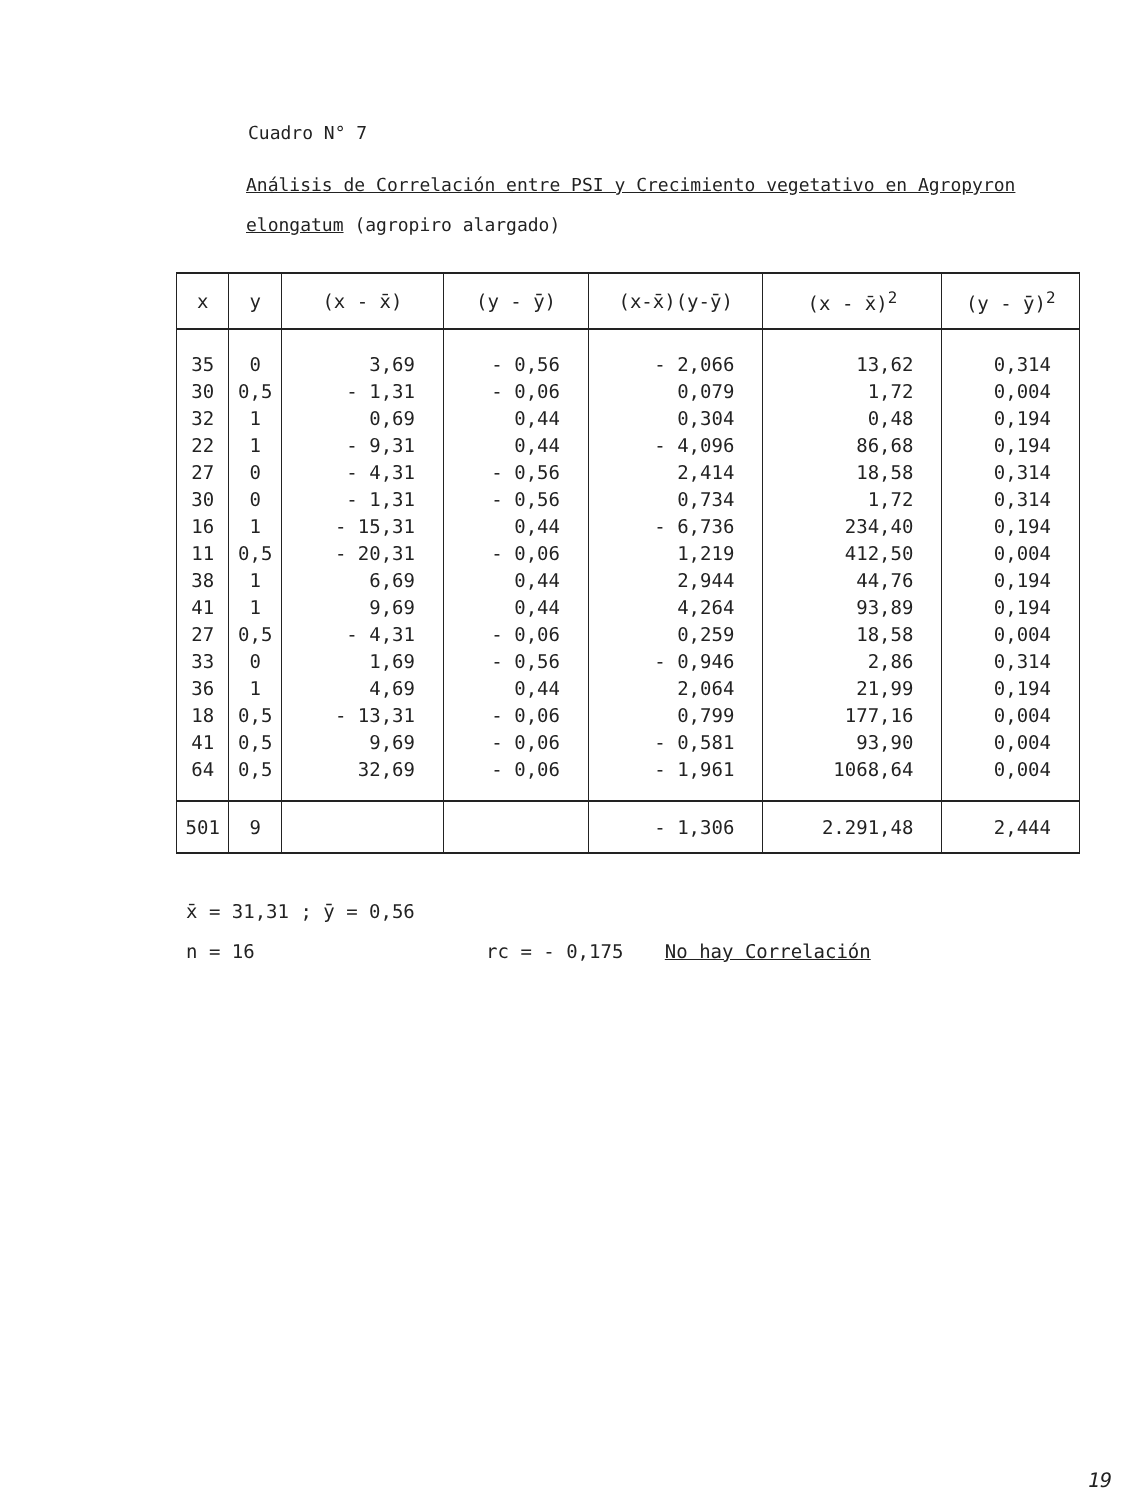Cuadro N° 7
Análisis de Correlación entre PSI y Crecimiento vegetativo en Agropyron
elongatum (agropiro alargado)
| x | y | (x - x̄) | (y - ȳ) | (x-x̄)(y-ȳ) | (x - x̄)<sup>2</sup> | (y - ȳ)<sup>2</sup> |
| --- | --- | --- | --- | --- | --- | --- |
| 35 | 0 | 3,69 | - 0,56 | - 2,066 | 13,62 | 0,314 |
| 30 | 0,5 | - 1,31 | - 0,06 | 0,079 | 1,72 | 0,004 |
| 32 | 1 | 0,69 | 0,44 | 0,304 | 0,48 | 0,194 |
| 22 | 1 | - 9,31 | 0,44 | - 4,096 | 86,68 | 0,194 |
| 27 | 0 | - 4,31 | - 0,56 | 2,414 | 18,58 | 0,314 |
| 30 | 0 | - 1,31 | - 0,56 | 0,734 | 1,72 | 0,314 |
| 16 | 1 | - 15,31 | 0,44 | - 6,736 | 234,40 | 0,194 |
| 11 | 0,5 | - 20,31 | - 0,06 | 1,219 | 412,50 | 0,004 |
| 38 | 1 | 6,69 | 0,44 | 2,944 | 44,76 | 0,194 |
| 41 | 1 | 9,69 | 0,44 | 4,264 | 93,89 | 0,194 |
| 27 | 0,5 | - 4,31 | - 0,06 | 0,259 | 18,58 | 0,004 |
| 33 | 0 | 1,69 | - 0,56 | - 0,946 | 2,86 | 0,314 |
| 36 | 1 | 4,69 | 0,44 | 2,064 | 21,99 | 0,194 |
| 18 | 0,5 | - 13,31 | - 0,06 | 0,799 | 177,16 | 0,004 |
| 41 | 0,5 | 9,69 | - 0,06 | - 0,581 | 93,90 | 0,004 |
| 64 | 0,5 | 32,69 | - 0,06 | - 1,961 | 1068,64 | 0,004 |
| 501 | 9 | | | - 1,306 | 2.291,48 | 2,444 |
x̄ = 31,31 ; ȳ = 0,56
n = 16 rc = - 0,175 No hay Correlación
19